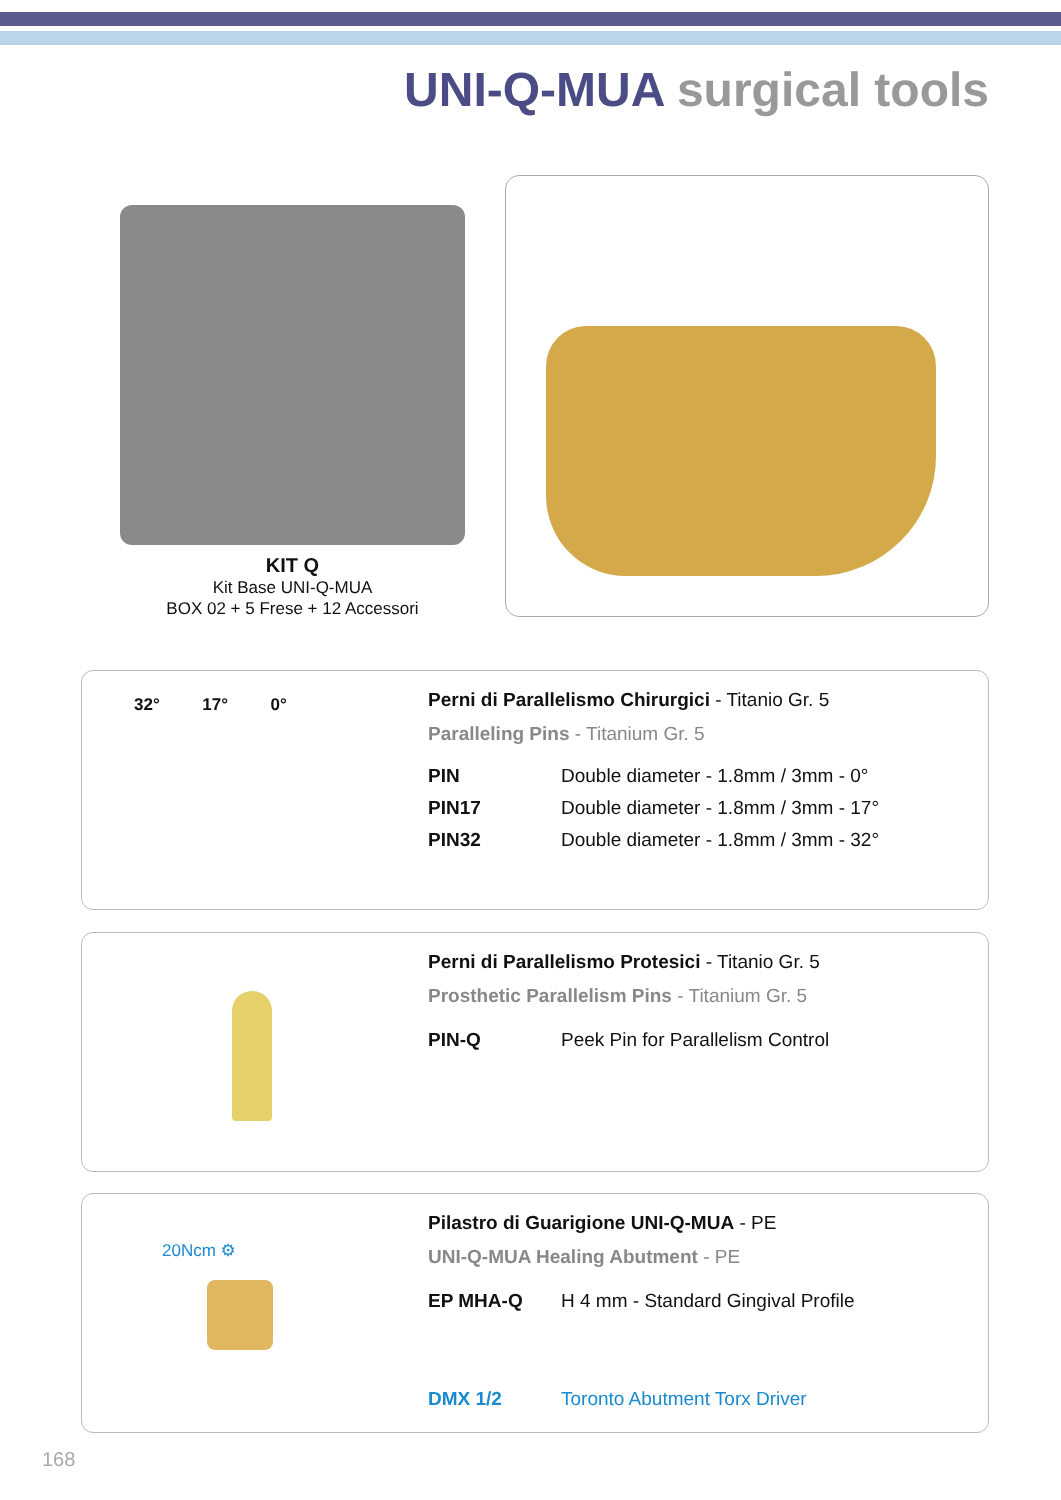UNI-Q-MUA surgical tools
KIT Q
Kit Base UNI-Q-MUA
BOX 02 + 5 Frese + 12 Accessori
32° 17° 0°
Perni di Parallelismo Chirurgici - Titanio Gr. 5
Paralleling Pins - Titanium Gr. 5
PIN Double diameter - 1.8mm / 3mm - 0°
PIN17 Double diameter - 1.8mm / 3mm - 17°
PIN32 Double diameter - 1.8mm / 3mm - 32°
Perni di Parallelismo Protesici - Titanio Gr. 5
Prosthetic Parallelism Pins - Titanium Gr. 5
PIN-Q Peek Pin for Parallelism Control
20Ncm ⚙
Pilastro di Guarigione UNI-Q-MUA - PE
UNI-Q-MUA Healing Abutment - PE
EP MHA-Q H 4 mm - Standard Gingival Profile
DMX 1/2 Toronto Abutment Torx Driver
168